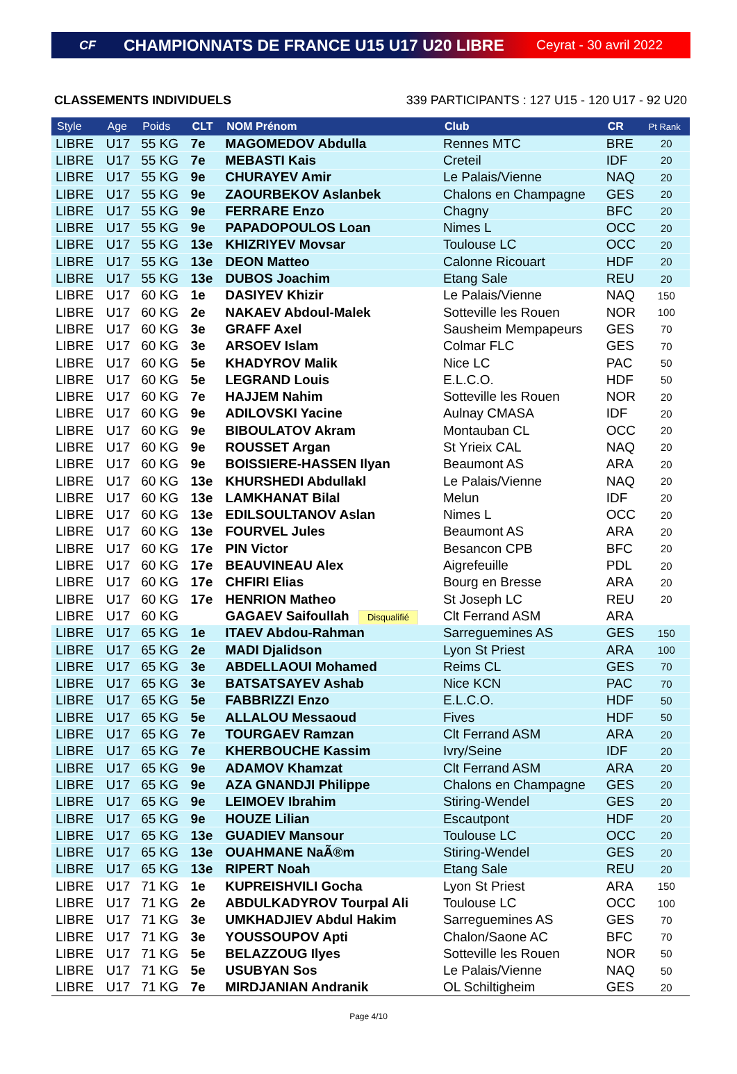CF CHAMPIONNATS DE FRANCE U15 U17 U20 LIBRE Ceyrat - 30 avril 2022
CLASSEMENTS INDIVIDUELS 339 PARTICIPANTS : 127 U15 - 120 U17 - 92 U20
| Style | Age | Poids | CLT | NOM Prénom | Club | CR | Pt Rank |
| --- | --- | --- | --- | --- | --- | --- | --- |
| LIBRE | U17 | 55 KG | 7e | MAGOMEDOV Abdulla | Rennes MTC | BRE | 20 |
| LIBRE | U17 | 55 KG | 7e | MEBASTI Kais | Creteil | IDF | 20 |
| LIBRE | U17 | 55 KG | 9e | CHURAYEV Amir | Le Palais/Vienne | NAQ | 20 |
| LIBRE | U17 | 55 KG | 9e | ZAOURBEKOV Aslanbek | Chalons en Champagne | GES | 20 |
| LIBRE | U17 | 55 KG | 9e | FERRARE Enzo | Chagny | BFC | 20 |
| LIBRE | U17 | 55 KG | 9e | PAPADOPOULOS Loan | Nimes L | OCC | 20 |
| LIBRE | U17 | 55 KG | 13e | KHIZRIYEV Movsar | Toulouse LC | OCC | 20 |
| LIBRE | U17 | 55 KG | 13e | DEON Matteo | Calonne Ricouart | HDF | 20 |
| LIBRE | U17 | 55 KG | 13e | DUBOS Joachim | Etang Sale | REU | 20 |
| LIBRE | U17 | 60 KG | 1e | DASIYEV Khizir | Le Palais/Vienne | NAQ | 150 |
| LIBRE | U17 | 60 KG | 2e | NAKAEV Abdoul-Malek | Sotteville les Rouen | NOR | 100 |
| LIBRE | U17 | 60 KG | 3e | GRAFF Axel | Sausheim Mempapeurs | GES | 70 |
| LIBRE | U17 | 60 KG | 3e | ARSOEV Islam | Colmar FLC | GES | 70 |
| LIBRE | U17 | 60 KG | 5e | KHADYROV Malik | Nice LC | PAC | 50 |
| LIBRE | U17 | 60 KG | 5e | LEGRAND Louis | E.L.C.O. | HDF | 50 |
| LIBRE | U17 | 60 KG | 7e | HAJJEM Nahim | Sotteville les Rouen | NOR | 20 |
| LIBRE | U17 | 60 KG | 9e | ADILOVSKI Yacine | Aulnay CMASA | IDF | 20 |
| LIBRE | U17 | 60 KG | 9e | BIBOULATOV Akram | Montauban CL | OCC | 20 |
| LIBRE | U17 | 60 KG | 9e | ROUSSET Argan | St Yrieix CAL | NAQ | 20 |
| LIBRE | U17 | 60 KG | 9e | BOISSIERE-HASSEN Ilyan | Beaumont AS | ARA | 20 |
| LIBRE | U17 | 60 KG | 13e | KHURSHEDI Abdullakl | Le Palais/Vienne | NAQ | 20 |
| LIBRE | U17 | 60 KG | 13e | LAMKHANAT Bilal | Melun | IDF | 20 |
| LIBRE | U17 | 60 KG | 13e | EDILSOULTANOV Aslan | Nimes L | OCC | 20 |
| LIBRE | U17 | 60 KG | 13e | FOURVEL Jules | Beaumont AS | ARA | 20 |
| LIBRE | U17 | 60 KG | 17e | PIN Victor | Besancon CPB | BFC | 20 |
| LIBRE | U17 | 60 KG | 17e | BEAUVINEAU Alex | Aigrefeuille | PDL | 20 |
| LIBRE | U17 | 60 KG | 17e | CHFIRI Elias | Bourg en Bresse | ARA | 20 |
| LIBRE | U17 | 60 KG | 17e | HENRION Matheo | St Joseph LC | REU | 20 |
| LIBRE | U17 | 60 KG | | GAGAEV Saifoullah Disqualifié | Clt Ferrand ASM | ARA | |
| LIBRE | U17 | 65 KG | 1e | ITAEV Abdou-Rahman | Sarreguemines AS | GES | 150 |
| LIBRE | U17 | 65 KG | 2e | MADI Djalidson | Lyon St Priest | ARA | 100 |
| LIBRE | U17 | 65 KG | 3e | ABDELLAOUI Mohamed | Reims CL | GES | 70 |
| LIBRE | U17 | 65 KG | 3e | BATSATSAYEV Ashab | Nice KCN | PAC | 70 |
| LIBRE | U17 | 65 KG | 5e | FABBRIZZI Enzo | E.L.C.O. | HDF | 50 |
| LIBRE | U17 | 65 KG | 5e | ALLALOU Messaoud | Fives | HDF | 50 |
| LIBRE | U17 | 65 KG | 7e | TOURGAEV Ramzan | Clt Ferrand ASM | ARA | 20 |
| LIBRE | U17 | 65 KG | 7e | KHERBOUCHE Kassim | Ivry/Seine | IDF | 20 |
| LIBRE | U17 | 65 KG | 9e | ADAMOV Khamzat | Clt Ferrand ASM | ARA | 20 |
| LIBRE | U17 | 65 KG | 9e | AZA GNANDJI Philippe | Chalons en Champagne | GES | 20 |
| LIBRE | U17 | 65 KG | 9e | LEIMOEV Ibrahim | Stiring-Wendel | GES | 20 |
| LIBRE | U17 | 65 KG | 9e | HOUZE Lilian | Escautpont | HDF | 20 |
| LIBRE | U17 | 65 KG | 13e | GUADIEV Mansour | Toulouse LC | OCC | 20 |
| LIBRE | U17 | 65 KG | 13e | OUAHMANE NaÃ®m | Stiring-Wendel | GES | 20 |
| LIBRE | U17 | 65 KG | 13e | RIPERT Noah | Etang Sale | REU | 20 |
| LIBRE | U17 | 71 KG | 1e | KUPREISHVILI Gocha | Lyon St Priest | ARA | 150 |
| LIBRE | U17 | 71 KG | 2e | ABDULKADYROV Tourpal Ali | Toulouse LC | OCC | 100 |
| LIBRE | U17 | 71 KG | 3e | UMKHADJIEV Abdul Hakim | Sarreguemines AS | GES | 70 |
| LIBRE | U17 | 71 KG | 3e | YOUSSOUPOV Apti | Chalon/Saone AC | BFC | 70 |
| LIBRE | U17 | 71 KG | 5e | BELAZZOUG Ilyes | Sotteville les Rouen | NOR | 50 |
| LIBRE | U17 | 71 KG | 5e | USUBYAN Sos | Le Palais/Vienne | NAQ | 50 |
| LIBRE | U17 | 71 KG | 7e | MIRDJANIAN Andranik | OL Schiltigheim | GES | 20 |
Page 4/10